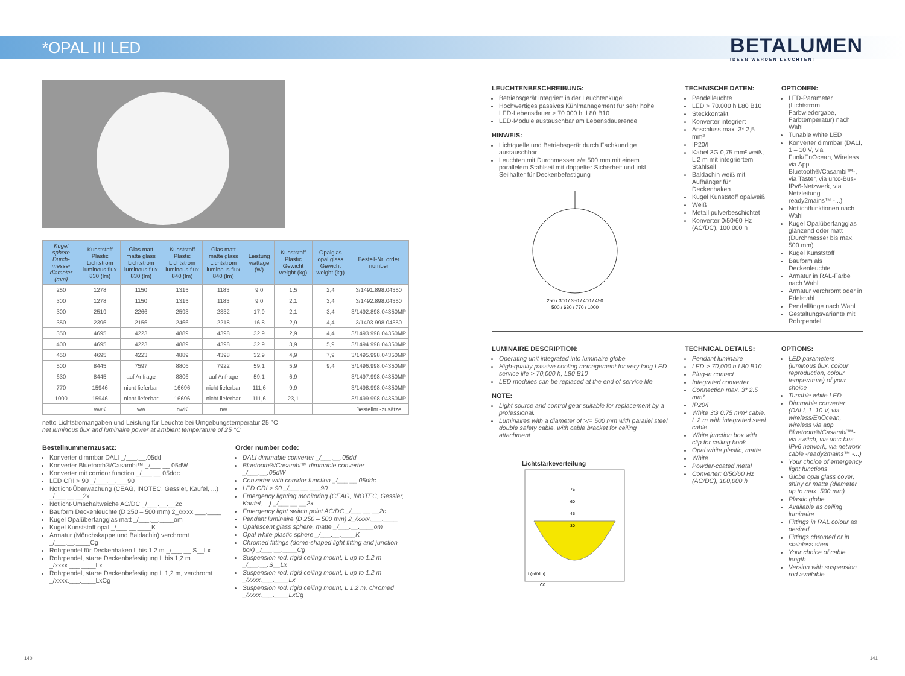*OPAL III LED
BETALUMEN
IDEEN WERDEN LEUCHTEN!
| Kugel sphere Durch-messer diameter (mm) | Kunststoff Plastic Lichtstrom luminous flux 830 (lm) | Glas matt matte glass Lichtstrom luminous flux 830 (lm) | Kunststoff Plastic Lichtstrom luminous flux 840 (lm) | Glas matt matte glass Lichtstrom luminous flux 840 (lm) | Leistung wattage (W) | Kunststoff Plastic Gewicht weight (kg) | Opalglas opal glass Gewicht weight (kg) | Bestell-Nr. order number |
| --- | --- | --- | --- | --- | --- | --- | --- | --- |
| 250 | 1278 | 1150 | 1315 | 1183 | 9,0 | 1,5 | 2,4 | 3/1491.898.04350 |
| 300 | 1278 | 1150 | 1315 | 1183 | 9,0 | 2,1 | 3,4 | 3/1492.898.04350 |
| 300 | 2519 | 2266 | 2593 | 2332 | 17,9 | 2,1 | 3,4 | 3/1492.898.04350MP |
| 350 | 2396 | 2156 | 2466 | 2218 | 16,8 | 2,9 | 4,4 | 3/1493.998.04350 |
| 350 | 4695 | 4223 | 4889 | 4398 | 32,9 | 2,9 | 4,4 | 3/1493.998.04350MP |
| 400 | 4695 | 4223 | 4889 | 4398 | 32,9 | 3,9 | 5,9 | 3/1494.998.04350MP |
| 450 | 4695 | 4223 | 4889 | 4398 | 32,9 | 4,9 | 7,9 | 3/1495.998.04350MP |
| 500 | 8445 | 7597 | 8806 | 7922 | 59,1 | 5,9 | 9,4 | 3/1496.998.04350MP |
| 630 | 8445 | auf Anfrage | 8806 | auf Anfrage | 59,1 | 6,9 | --- | 3/1497.998.04350MP |
| 770 | 15946 | nicht lieferbar | 16696 | nicht lieferbar | 111,6 | 9,9 | --- | 3/1498.998.04350MP |
| 1000 | 15946 | nicht lieferbar | 16696 | nicht lieferbar | 111,6 | 23,1 | --- | 3/1499.998.04350MP |
| | wwK | ww | nwK | nw | | | | Bestellnr.-zusätze |
netto Lichtstromangaben und Leistung für Leuchte bei Umgebungstemperatur 25 °C
net luminous flux and luminaire power at ambient temperature of 25 °C
Bestellnummernzusatz:
Konverter dimmbar DALI _/___.__.05dd
Konverter Bluetooth®/Casambi™ _/___.__.05dW
Konverter mit corridor function _/___.__.05ddc
LED CRI > 90 _/___.__.___90
Notlicht-Überwachung (CEAG, INOTEC, Gessler, Kaufel, ...) _/___.__.__2x
Notlicht-Umschaltweiche AC/DC _/___.__.__2c
Bauform Deckenleuchte (D 250 – 500 mm) 2_/xxxx.___.____
Kugel Opalüberfangglas matt _/___.__.____om
Kugel Kunststoff opal _/___.__.____K
Armatur (Mönchskappe und Baldachin) verchromt _/___.__.____Cg
Rohrpendel für Deckenhaken L bis 1,2 m _/___.__.S__Lx
Rohrpendel, starre Deckenbefestigung L bis 1,2 m _/xxxx.___.____Lx
Rohrpendel, starre Deckenbefestigung L 1,2 m, verchromt _/xxxx.___.____LxCg
Order number code:
DALI dimmable converter _/___.__.05dd
Bluetooth®/Casambi™ dimmable converter _/___.__.05dW
Converter with corridor function _/___.__.05ddc
LED CRI > 90 _/___.__.___90
Emergency lighting monitoring (CEAG, INOTEC, Gessler, Kaufel, ...) _/___.__.__2x
Emergency light switch point AC/DC _/___.__.__2c
Pendant luminaire (D 250 – 500 mm) 2_/xxxx.___.____
Opalescent glass sphere, matte _/___.__.____om
Opal white plastic sphere _/___.__.____K
Chromed fittings (dome-shaped light fitting and junction box) _/___.__.____Cg
Suspension rod, rigid ceiling mount, L up to 1.2 m _/___.__.S__Lx
Suspension rod, rigid ceiling mount, L up to 1.2 m _/xxxx.___.____Lx
Suspension rod, rigid ceiling mount, L 1.2 m, chromed _/xxxx.___.____LxCg
LEUCHTENBESCHREIBUNG:
Betriebsgerät integriert in der Leuchtenkugel
Hochwertiges passives Kühlmanagement für sehr hohe LED-Lebensdauer > 70.000 h, L80 B10
LED-Module austauschbar am Lebensdauerende
HINWEIS:
Lichtquelle und Betriebsgerät durch Fachkundige austauschbar
Leuchten mit Durchmesser >/= 500 mm mit einem parallelem Stahlseil mit doppelter Sicherheit und inkl. Seilhalter für Deckenbefestigung
250 / 300 / 350 / 400 / 450
500 / 630 / 770 / 1000
TECHNISCHE DATEN:
Pendelleuchte
LED > 70.000 h L80 B10
Steckkontakt
Konverter integriert
Anschluss max. 3* 2,5 mm²
IP20/I
Kabel 3G 0,75 mm² weiß, L 2 m mit integriertem Stahlseil
Baldachin weiß mit Aufhänger für Deckenhaken
Kugel Kunststoff opalweiß
Weiß
Metall pulverbeschichtet
Konverter 0/50/60 Hz (AC/DC), 100.000 h
OPTIONEN:
LED-Parameter (Lichtstrom, Farbwiedergabe, Farbtemperatur) nach Wahl
Tunable white LED
Konverter dimmbar (DALI, 1 – 10 V, via Funk/EnOcean, Wireless via App Bluetooth®/Casambi™-, via Taster, via un:c-Bus-IPv6-Netzwerk, via Netzleitung ready2mains™ -...)
Notlichtfunktionen nach Wahl
Kugel Opalüberfangglas glänzend oder matt (Durchmesser bis max. 500 mm)
Kugel Kunststoff
Bauform als Deckenleuchte
Armatur in RAL-Farbe nach Wahl
Armatur verchromt oder in Edelstahl
Pendellänge nach Wahl
Gestaltungsvariante mit Rohrpendel
LUMINAIRE DESCRIPTION:
Operating unit integrated into luminaire globe
High-quality passive cooling management for very long LED service life > 70,000 h, L80 B10
LED modules can be replaced at the end of service life
NOTE:
Light source and control gear suitable for replacement by a professional.
Luminaires with a diameter of >/= 500 mm with parallel steel double safety cable, with cable bracket for ceiling attachment.
Lichtstärkeverteilung
75
60
45
30
I (cd/klm)
C0
TECHNICAL DETAILS:
Pendant luminaire
LED > 70,000 h L80 B10
Plug-in contact
Integrated converter
Connection max. 3* 2.5 mm²
IP20/I
White 3G 0.75 mm² cable, L 2 m with integrated steel cable
White junction box with clip for ceiling hook
Opal white plastic, matte
White
Powder-coated metal
Converter: 0/50/60 Hz (AC/DC), 100,000 h
OPTIONS:
LED parameters (luminous flux, colour reproduction, colour temperature) of your choice
Tunable white LED
Dimmable converter (DALI, 1–10 V, via wireless/EnOcean, wireless via app Bluetooth®/Casambi™-, via switch, via un:c bus IPv6 network, via network cable -ready2mains™ -...)
Your choice of emergency light functions
Globe opal glass cover, shiny or matte (diameter up to max. 500 mm)
Plastic globe
Available as ceiling luminaire
Fittings in RAL colour as desired
Fittings chromed or in stainless steel
Your choice of cable length
Version with suspension rod available
140 141